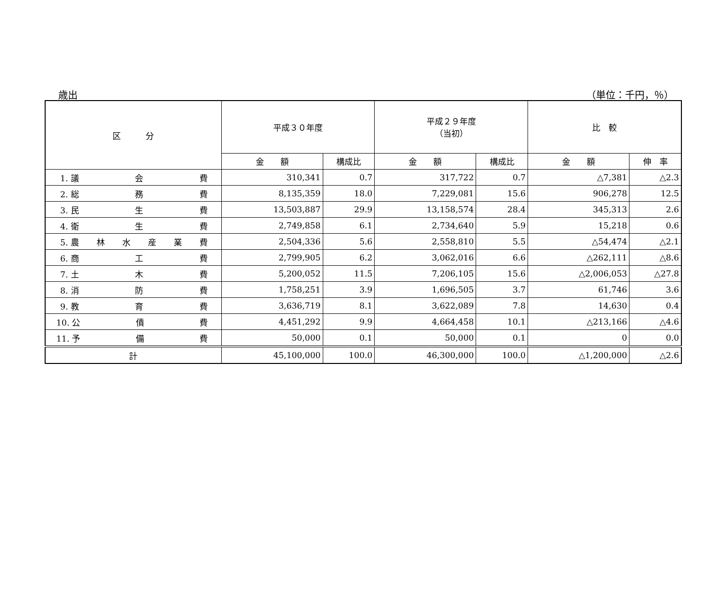歳出 （単位：千円，％）
| 区 分 | 平成３０年度 | | 平成２９年度 （当初） | | 比 較 | |
| --- | --- | --- | --- | --- | --- | --- |
| | 金 額 | 構成比 | 金 額 | 構成比 | 金 額 | 伸 率 |
| 1. 議 会 費 | 310,341 | 0.7 | 317,722 | 0.7 | △7,381 | △2.3 |
| 2. 総 務 費 | 8,135,359 | 18.0 | 7,229,081 | 15.6 | 906,278 | 12.5 |
| 3. 民 生 費 | 13,503,887 | 29.9 | 13,158,574 | 28.4 | 345,313 | 2.6 |
| 4. 衛 生 費 | 2,749,858 | 6.1 | 2,734,640 | 5.9 | 15,218 | 0.6 |
| 5. 農 林 水 産 業 費 | 2,504,336 | 5.6 | 2,558,810 | 5.5 | △54,474 | △2.1 |
| 6. 商 工 費 | 2,799,905 | 6.2 | 3,062,016 | 6.6 | △262,111 | △8.6 |
| 7. 土 木 費 | 5,200,052 | 11.5 | 7,206,105 | 15.6 | △2,006,053 | △27.8 |
| 8. 消 防 費 | 1,758,251 | 3.9 | 1,696,505 | 3.7 | 61,746 | 3.6 |
| 9. 教 育 費 | 3,636,719 | 8.1 | 3,622,089 | 7.8 | 14,630 | 0.4 |
| 10. 公 債 費 | 4,451,292 | 9.9 | 4,664,458 | 10.1 | △213,166 | △4.6 |
| 11. 予 備 費 | 50,000 | 0.1 | 50,000 | 0.1 | 0 | 0.0 |
| 計 | 45,100,000 | 100.0 | 46,300,000 | 100.0 | △1,200,000 | △2.6 |